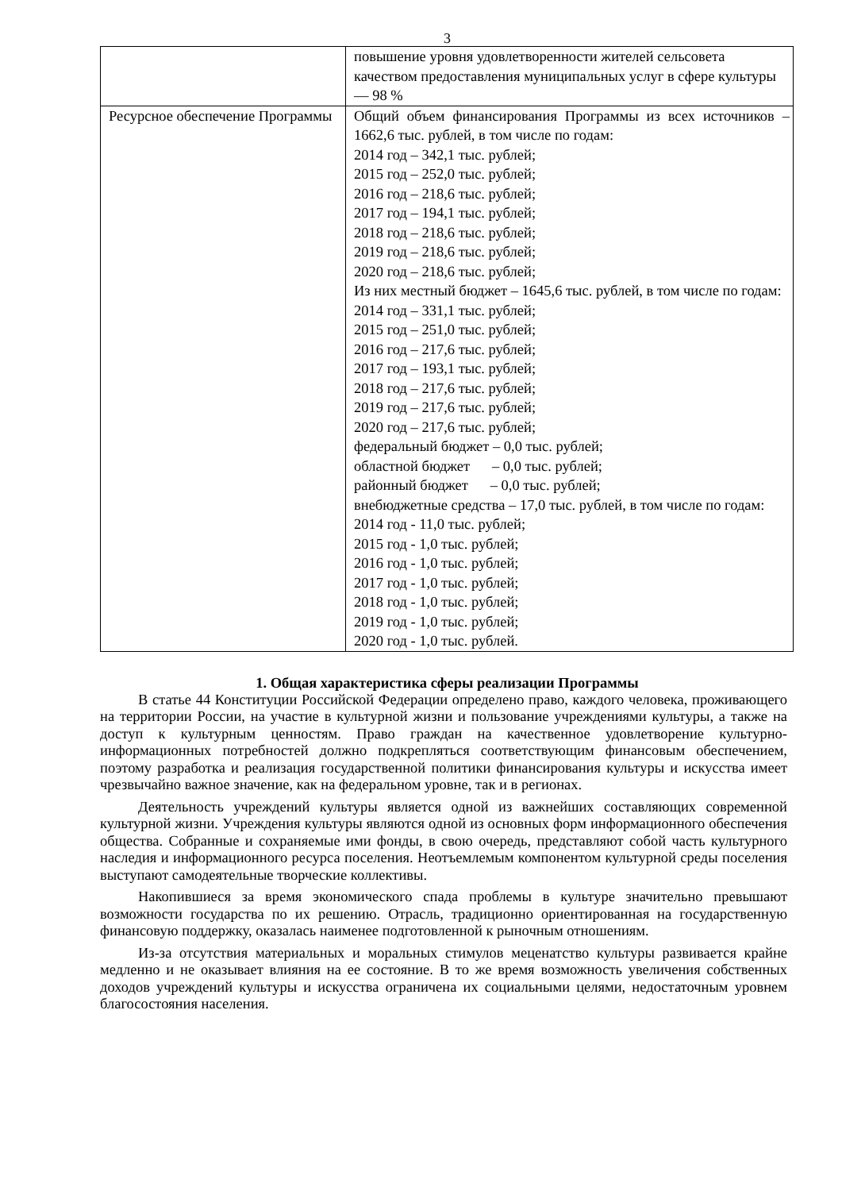3
| | повышение уровня удовлетворенности жителей сельсовета качеством предоставления муниципальных услуг в сфере культуры — 98 % |
| Ресурсное обеспечение Программы | Общий объем финансирования Программы из всех источников – 1662,6 тыс. рублей, в том числе по годам: 2014 год – 342,1 тыс. рублей; 2015 год – 252,0 тыс. рублей; 2016 год – 218,6 тыс. рублей; 2017 год – 194,1 тыс. рублей; 2018 год – 218,6 тыс. рублей; 2019 год – 218,6 тыс. рублей; 2020 год – 218,6 тыс. рублей; Из них местный бюджет – 1645,6 тыс. рублей, в том числе по годам: 2014 год – 331,1 тыс. рублей; 2015 год – 251,0 тыс. рублей; 2016 год – 217,6 тыс. рублей; 2017 год – 193,1 тыс. рублей; 2018 год – 217,6 тыс. рублей; 2019 год – 217,6 тыс. рублей; 2020 год – 217,6 тыс. рублей; федеральный бюджет – 0,0 тыс. рублей; областной бюджет – 0,0 тыс. рублей; районный бюджет – 0,0 тыс. рублей; внебюджетные средства – 17,0 тыс. рублей, в том числе по годам: 2014 год - 11,0 тыс. рублей; 2015 год - 1,0 тыс. рублей; 2016 год - 1,0 тыс. рублей; 2017 год - 1,0 тыс. рублей; 2018 год - 1,0 тыс. рублей; 2019 год - 1,0 тыс. рублей; 2020 год - 1,0 тыс. рублей. |
1. Общая характеристика сферы реализации Программы
В статье 44 Конституции Российской Федерации определено право, каждого человека, проживающего на территории России, на участие в культурной жизни и пользование учреждениями культуры, а также на доступ к культурным ценностям. Право граждан на качественное удовлетворение культурно-информационных потребностей должно подкрепляться соответствующим финансовым обеспечением, поэтому разработка и реализация государственной политики финансирования культуры и искусства имеет чрезвычайно важное значение, как на федеральном уровне, так и в регионах.
Деятельность учреждений культуры является одной из важнейших составляющих современной культурной жизни. Учреждения культуры являются одной из основных форм информационного обеспечения общества. Собранные и сохраняемые ими фонды, в свою очередь, представляют собой часть культурного наследия и информационного ресурса поселения. Неотъемлемым компонентом культурной среды поселения выступают самодеятельные творческие коллективы.
Накопившиеся за время экономического спада проблемы в культуре значительно превышают возможности государства по их решению. Отрасль, традиционно ориентированная на государственную финансовую поддержку, оказалась наименее подготовленной к рыночным отношениям.
Из-за отсутствия материальных и моральных стимулов меценатство культуры развивается крайне медленно и не оказывает влияния на ее состояние. В то же время возможность увеличения собственных доходов учреждений культуры и искусства ограничена их социальными целями, недостаточным уровнем благосостояния населения.